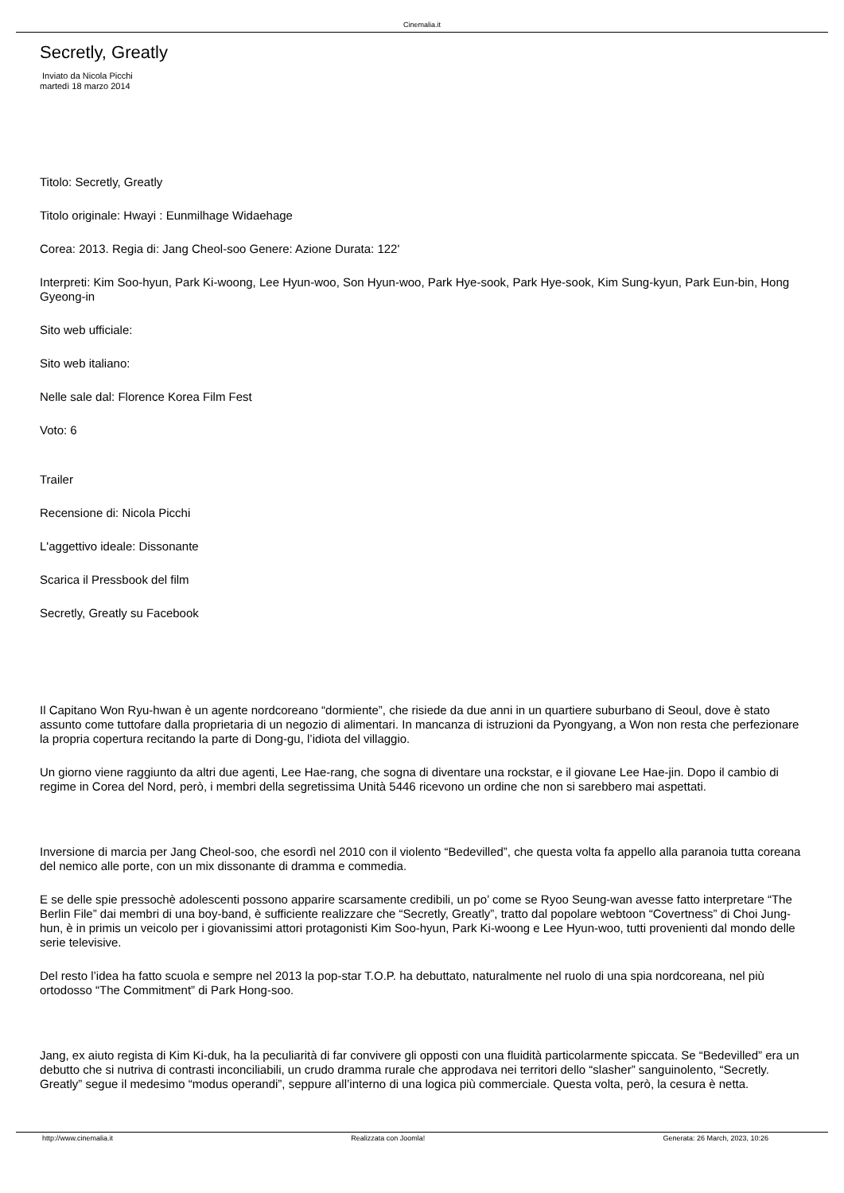Cinemalia.it
Secretly, Greatly
Inviato da Nicola Picchi
martedì 18 marzo 2014
Titolo: Secretly, Greatly
Titolo originale: Hwayi : Eunmilhage Widaehage
Corea: 2013. Regia di: Jang Cheol-soo Genere: Azione Durata: 122'
Interpreti: Kim Soo-hyun, Park Ki-woong, Lee Hyun-woo, Son Hyun-woo, Park Hye-sook, Park Hye-sook, Kim Sung-kyun, Park Eun-bin, Hong Gyeong-in
Sito web ufficiale:
Sito web italiano:
Nelle sale dal: Florence Korea Film Fest
Voto: 6
Trailer
Recensione di: Nicola Picchi
L'aggettivo ideale: Dissonante
Scarica il Pressbook del film
Secretly, Greatly su Facebook
Il Capitano Won Ryu-hwan è un agente nordcoreano “dormiente”, che risiede da due anni in un quartiere suburbano di Seoul, dove è stato assunto come tuttofare dalla proprietaria di un negozio di alimentari. In mancanza di istruzioni da Pyongyang, a Won non resta che perfezionare la propria copertura recitando la parte di Dong-gu, l’idiota del villaggio.
Un giorno viene raggiunto da altri due agenti, Lee Hae-rang, che sogna di diventare una rockstar, e il giovane Lee Hae-jin. Dopo il cambio di regime in Corea del Nord, però, i membri della segretissima Unità 5446 ricevono un ordine che non si sarebbero mai aspettati.
Inversione di marcia per Jang Cheol-soo, che esordì nel 2010 con il violento “Bedevilled”, che questa volta fa appello alla paranoia tutta coreana del nemico alle porte, con un mix dissonante di dramma e commedia.
E se delle spie pressochè adolescenti possono apparire scarsamente credibili, un po’ come se Ryoo Seung-wan avesse fatto interpretare “The Berlin File” dai membri di una boy-band, è sufficiente realizzare che “Secretly, Greatly”, tratto dal popolare webtoon “Covertness” di Choi Jung-hun, è in primis un veicolo per i giovanissimi attori protagonisti Kim Soo-hyun, Park Ki-woong e Lee Hyun-woo, tutti provenienti dal mondo delle serie televisive.
Del resto l’idea ha fatto scuola e sempre nel 2013 la pop-star T.O.P. ha debuttato, naturalmente nel ruolo di una spia nordcoreana, nel più ortodosso “The Commitment” di Park Hong-soo.
Jang, ex aiuto regista di Kim Ki-duk, ha la peculiarità di far convivere gli opposti con una fluidità particolarmente spiccata. Se “Bedevilled” era un debutto che si nutriva di contrasti inconciliabili, un crudo dramma rurale che approdava nei territori dello “slasher” sanguinolento, “Secretly. Greatly” segue il medesimo “modus operandi”, seppure all’interno di una logica più commerciale. Questa volta, però, la cesura è netta.
http://www.cinemalia.it Realizzata con Joomla! Generata: 26 March, 2023, 10:26